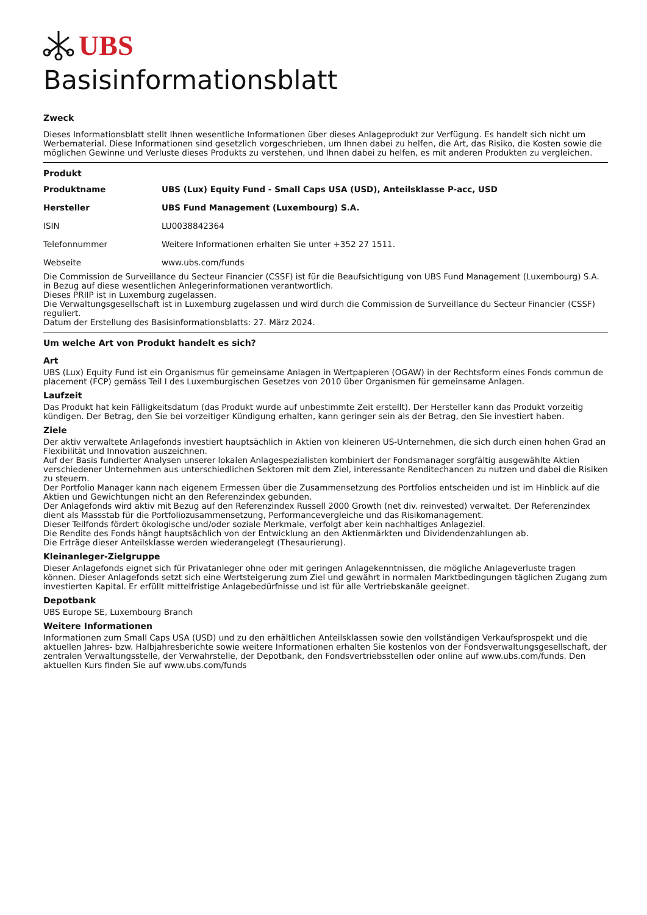UBS
Basisinformationsblatt
Zweck
Dieses Informationsblatt stellt Ihnen wesentliche Informationen über dieses Anlageprodukt zur Verfügung. Es handelt sich nicht um Werbematerial. Diese Informationen sind gesetzlich vorgeschrieben, um Ihnen dabei zu helfen, die Art, das Risiko, die Kosten sowie die möglichen Gewinne und Verluste dieses Produkts zu verstehen, und Ihnen dabei zu helfen, es mit anderen Produkten zu vergleichen.
Produkt
| Produktname | UBS (Lux) Equity Fund - Small Caps USA (USD), Anteilsklasse P-acc, USD |
| Hersteller | UBS Fund Management (Luxembourg) S.A. |
| ISIN | LU0038842364 |
| Telefonnummer | Weitere Informationen erhalten Sie unter +352 27 1511. |
| Webseite | www.ubs.com/funds |
Die Commission de Surveillance du Secteur Financier (CSSF) ist für die Beaufsichtigung von UBS Fund Management (Luxembourg) S.A. in Bezug auf diese wesentlichen Anlegerinformationen verantwortlich.
Dieses PRIIP ist in Luxemburg zugelassen.
Die Verwaltungsgesellschaft ist in Luxemburg zugelassen und wird durch die Commission de Surveillance du Secteur Financier (CSSF) reguliert.
Datum der Erstellung des Basisinformationsblatts: 27. März 2024.
Um welche Art von Produkt handelt es sich?
Art
UBS (Lux) Equity Fund ist ein Organismus für gemeinsame Anlagen in Wertpapieren (OGAW) in der Rechtsform eines Fonds commun de placement (FCP) gemäss Teil I des Luxemburgischen Gesetzes von 2010 über Organismen für gemeinsame Anlagen.
Laufzeit
Das Produkt hat kein Fälligkeitsdatum (das Produkt wurde auf unbestimmte Zeit erstellt). Der Hersteller kann das Produkt vorzeitig kündigen. Der Betrag, den Sie bei vorzeitiger Kündigung erhalten, kann geringer sein als der Betrag, den Sie investiert haben.
Ziele
Der aktiv verwaltete Anlagefonds investiert hauptsächlich in Aktien von kleineren US-Unternehmen, die sich durch einen hohen Grad an Flexibilität und Innovation auszeichnen.
Auf der Basis fundierter Analysen unserer lokalen Anlagespezialisten kombiniert der Fondsmanager sorgfältig ausgewählte Aktien verschiedener Unternehmen aus unterschiedlichen Sektoren mit dem Ziel, interessante Renditechancen zu nutzen und dabei die Risiken zu steuern.
Der Portfolio Manager kann nach eigenem Ermessen über die Zusammensetzung des Portfolios entscheiden und ist im Hinblick auf die Aktien und Gewichtungen nicht an den Referenzindex gebunden.
Der Anlagefonds wird aktiv mit Bezug auf den Referenzindex Russell 2000 Growth (net div. reinvested) verwaltet. Der Referenzindex dient als Massstab für die Portfoliozusammensetzung, Performancevergleiche und das Risikomanagement.
Dieser Teilfonds fördert ökologische und/oder soziale Merkmale, verfolgt aber kein nachhaltiges Anlageziel.
Die Rendite des Fonds hängt hauptsächlich von der Entwicklung an den Aktienmärkten und Dividendenzahlungen ab.
Die Erträge dieser Anteilsklasse werden wiederangelegt (Thesaurierung).
Kleinanleger-Zielgruppe
Dieser Anlagefonds eignet sich für Privatanleger ohne oder mit geringen Anlagekenntnissen, die mögliche Anlageverluste tragen können. Dieser Anlagefonds setzt sich eine Wertsteigerung zum Ziel und gewährt in normalen Marktbedingungen täglichen Zugang zum investierten Kapital. Er erfüllt mittelfristige Anlagebedürfnisse und ist für alle Vertriebskanäle geeignet.
Depotbank
UBS Europe SE, Luxembourg Branch
Weitere Informationen
Informationen zum Small Caps USA (USD) und zu den erhältlichen Anteilsklassen sowie den vollständigen Verkaufsprospekt und die aktuellen Jahres- bzw. Halbjahresberichte sowie weitere Informationen erhalten Sie kostenlos von der Fondsverwaltungsgesellschaft, der zentralen Verwaltungsstelle, der Verwahrstelle, der Depotbank, den Fondsvertriebsstellen oder online auf www.ubs.com/funds. Den aktuellen Kurs finden Sie auf www.ubs.com/funds